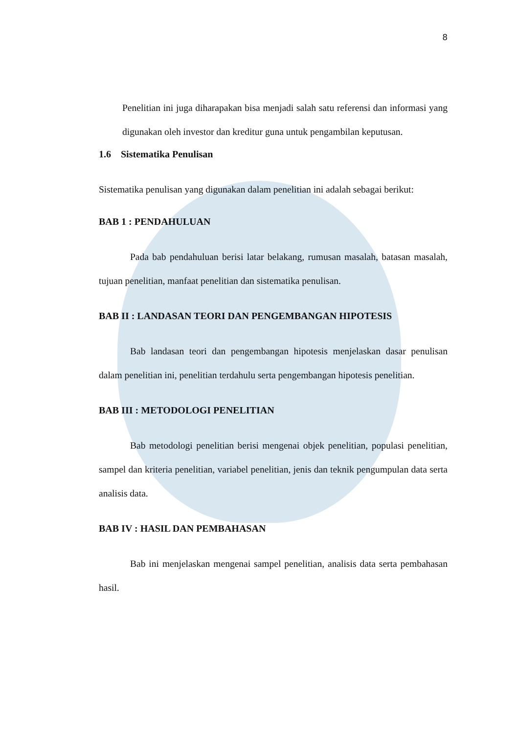8
Penelitian ini juga diharapakan bisa menjadi salah satu referensi dan informasi yang digunakan oleh investor dan kreditur guna untuk pengambilan keputusan.
1.6 Sistematika Penulisan
Sistematika penulisan yang digunakan dalam penelitian ini adalah sebagai berikut:
BAB 1 : PENDAHULUAN
Pada bab pendahuluan berisi latar belakang, rumusan masalah, batasan masalah, tujuan penelitian, manfaat penelitian dan sistematika penulisan.
BAB II : LANDASAN TEORI DAN PENGEMBANGAN HIPOTESIS
Bab landasan teori dan pengembangan hipotesis menjelaskan dasar penulisan dalam penelitian ini, penelitian terdahulu serta pengembangan hipotesis penelitian.
BAB III : METODOLOGI PENELITIAN
Bab metodologi penelitian berisi mengenai objek penelitian, populasi penelitian, sampel dan kriteria penelitian, variabel penelitian, jenis dan teknik pengumpulan data serta analisis data.
BAB IV : HASIL DAN PEMBAHASAN
Bab ini menjelaskan mengenai sampel penelitian, analisis data serta pembahasan hasil.